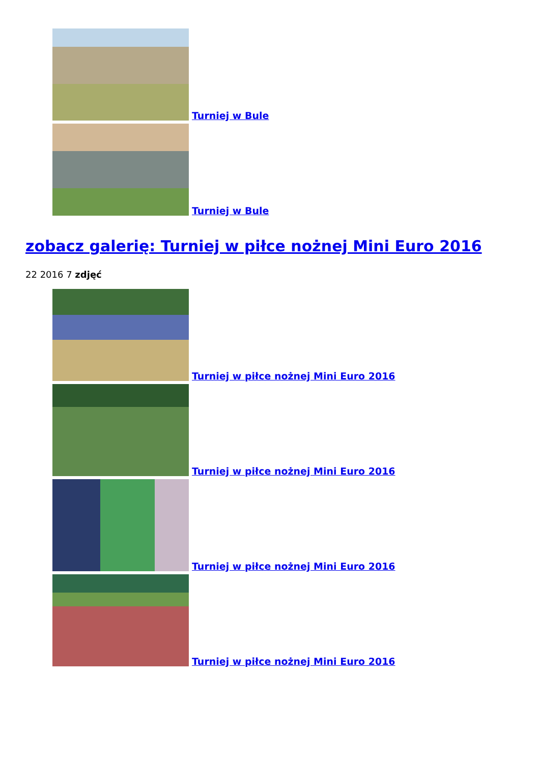Turniej w Bule
Turniej w Bule
zobacz galerię: Turniej w piłce nożnej Mini Euro 2016
22 2016 7 zdjęć
Turniej w piłce nożnej Mini Euro 2016
Turniej w piłce nożnej Mini Euro 2016
Turniej w piłce nożnej Mini Euro 2016
Turniej w piłce nożnej Mini Euro 2016